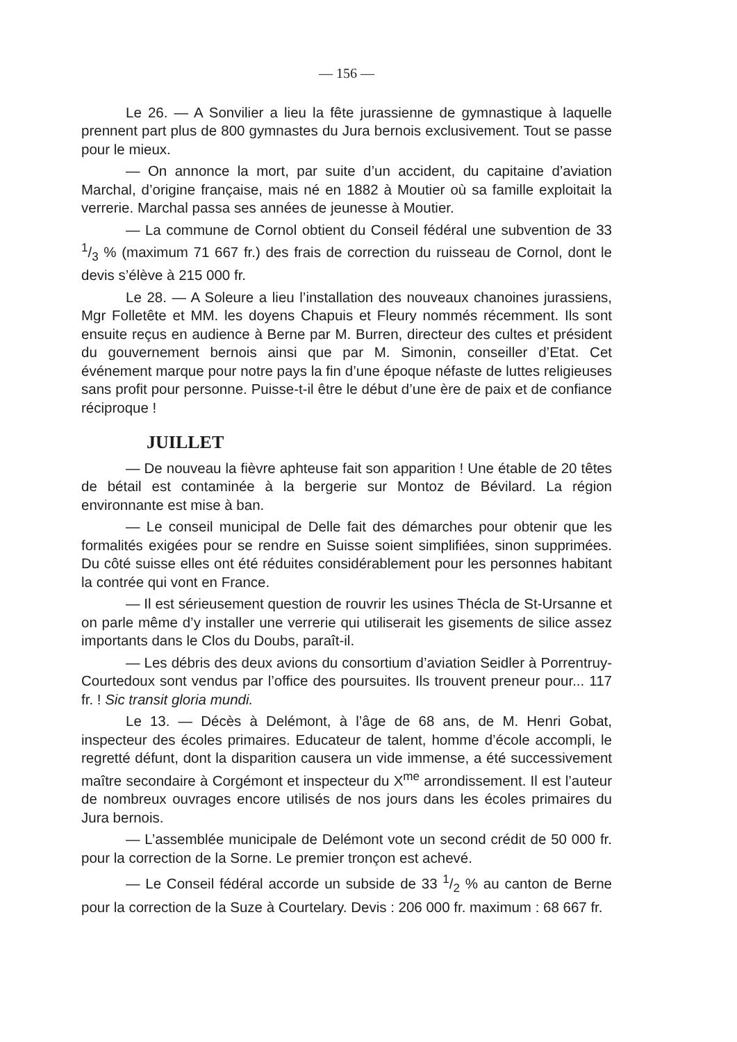— 156 —
Le 26. — A Sonvilier a lieu la fête jurassienne de gymnastique à laquelle prennent part plus de 800 gymnastes du Jura bernois exclusivement. Tout se passe pour le mieux.
— On annonce la mort, par suite d’un accident, du capitaine d’aviation Marchal, d’origine française, mais né en 1882 à Moutier où sa famille exploitait la verrerie. Marchal passa ses années de jeunesse à Moutier.
— La commune de Cornol obtient du Conseil fédéral une subvention de 33 1/3 % (maximum 71 667 fr.) des frais de correction du ruisseau de Cornol, dont le devis s’élève à 215 000 fr.
Le 28. — A Soleure a lieu l’installation des nouveaux chanoines jurassiens, Mgr Folletête et MM. les doyens Chapuis et Fleury nommés récemment. Ils sont ensuite reçus en audience à Berne par M. Burren, directeur des cultes et président du gouvernement bernois ainsi que par M. Simonin, conseiller d’Etat. Cet événement marque pour notre pays la fin d’une époque néfaste de luttes religieuses sans profit pour personne. Puisse-t-il être le début d’une ère de paix et de confiance réciproque !
JUILLET
— De nouveau la fièvre aphteuse fait son apparition ! Une étable de 20 têtes de bétail est contaminée à la bergerie sur Montoz de Bévilard. La région environnante est mise à ban.
— Le conseil municipal de Delle fait des démarches pour obtenir que les formalités exigées pour se rendre en Suisse soient simplifiées, sinon supprimées. Du côté suisse elles ont été réduites considérablement pour les personnes habitant la contrée qui vont en France.
— Il est sérieusement question de rouvrir les usines Thécla de St-Ursanne et on parle même d’y installer une verrerie qui utiliserait les gisements de silice assez importants dans le Clos du Doubs, paraît-il.
— Les débris des deux avions du consortium d’aviation Seidler à Porrentruy-Courtedoux sont vendus par l’office des poursuites. Ils trouvent preneur pour... 117 fr. ! Sic transit gloria mundi.
Le 13. — Décès à Delémont, à l’âge de 68 ans, de M. Henri Gobat, inspecteur des écoles primaires. Educateur de talent, homme d’école accompli, le regretté défunt, dont la disparition causera un vide immense, a été successivement maître secondaire à Corgémont et inspecteur du X<sup>me</sup> arrondissement. Il est l’auteur de nombreux ouvrages encore utilisés de nos jours dans les écoles primaires du Jura bernois.
— L’assemblée municipale de Delémont vote un second crédit de 50 000 fr. pour la correction de la Sorne. Le premier tronçon est achevé.
— Le Conseil fédéral accorde un subside de 33 1/2 % au canton de Berne pour la correction de la Suze à Courtelary. Devis : 206 000 fr. maximum : 68 667 fr.